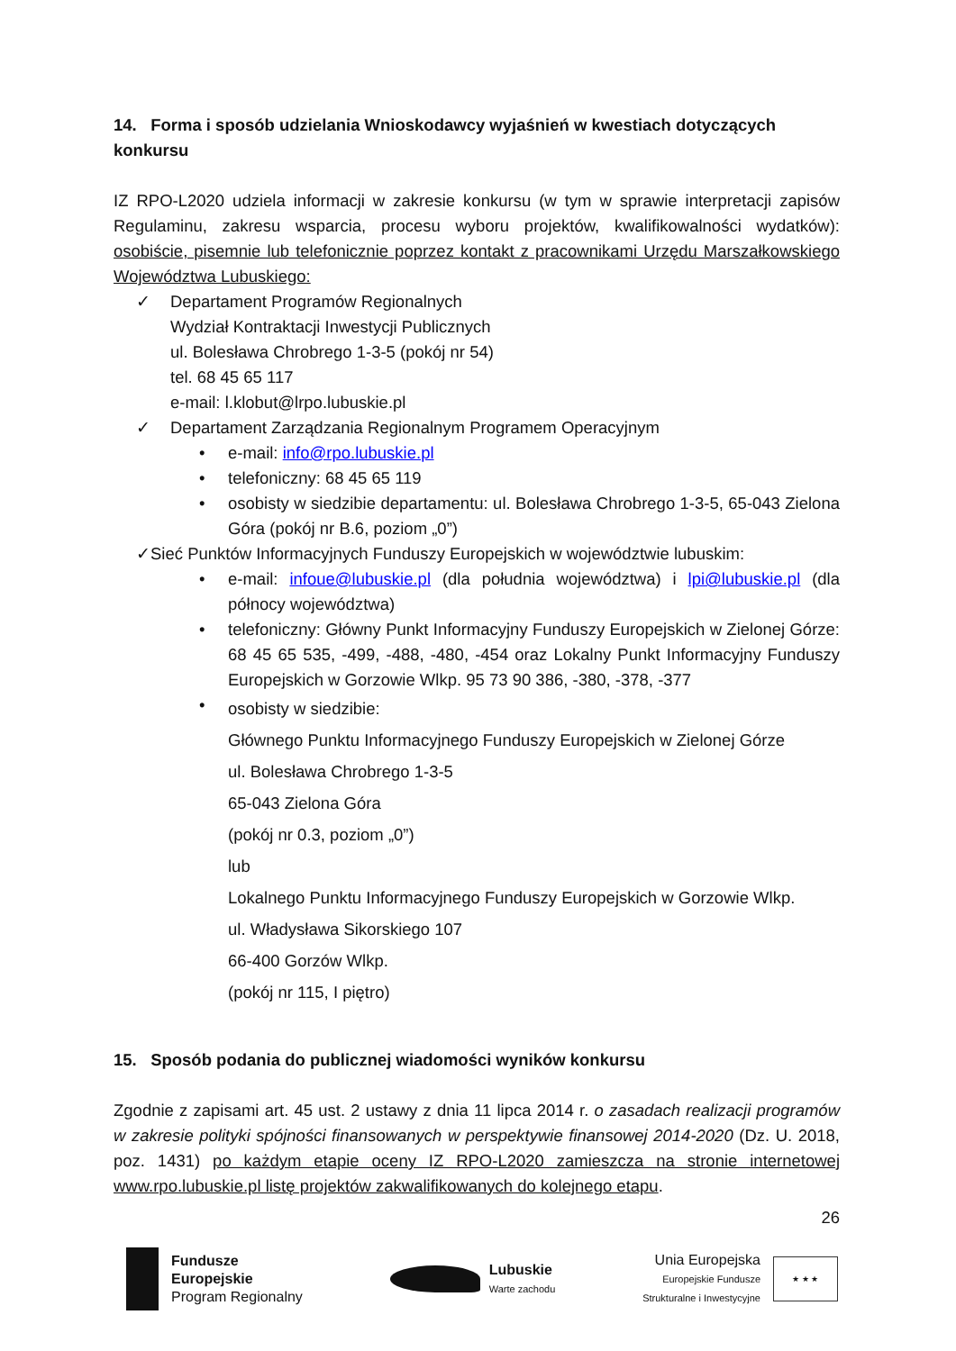14. Forma i sposób udzielania Wnioskodawcy wyjaśnień w kwestiach dotyczących konkursu
IZ RPO-L2020 udziela informacji w zakresie konkursu (w tym w sprawie interpretacji zapisów Regulaminu, zakresu wsparcia, procesu wyboru projektów, kwalifikowalności wydatków): osobiście, pisemnie lub telefonicznie poprzez kontakt z pracownikami Urzędu Marszałkowskiego Województwa Lubuskiego:
✓ Departament Programów Regionalnych
Wydział Kontraktacji Inwestycji Publicznych
ul. Bolesława Chrobrego 1-3-5 (pokój nr 54)
tel. 68 45 65 117
e-mail: l.klobut@lrpo.lubuskie.pl
✓ Departament Zarządzania Regionalnym Programem Operacyjnym
• e-mail: info@rpo.lubuskie.pl
• telefoniczny: 68 45 65 119
• osobisty w siedzibie departamentu: ul. Bolesława Chrobrego 1-3-5, 65-043 Zielona Góra (pokój nr B.6, poziom „0”)
✓Sieć Punktów Informacyjnych Funduszy Europejskich w województwie lubuskim:
• e-mail: infoue@lubuskie.pl (dla południa województwa) i lpi@lubuskie.pl (dla północy województwa)
• telefoniczny: Główny Punkt Informacyjny Funduszy Europejskich w Zielonej Górze: 68 45 65 535, -499, -488, -480, -454 oraz Lokalny Punkt Informacyjny Funduszy Europejskich w Gorzowie Wlkp. 95 73 90 386, -380, -378, -377
•
osobisty w siedzibie:
Głównego Punktu Informacyjnego Funduszy Europejskich w Zielonej Górze
ul. Bolesława Chrobrego 1-3-5
65-043 Zielona Góra
(pokój nr 0.3, poziom „0”)
lub
Lokalnego Punktu Informacyjnego Funduszy Europejskich w Gorzowie Wlkp.
ul. Władysława Sikorskiego 107
66-400 Gorzów Wlkp.
(pokój nr 115, I piętro)
15. Sposób podania do publicznej wiadomości wyników konkursu
Zgodnie z zapisami art. 45 ust. 2 ustawy z dnia 11 lipca 2014 r. o zasadach realizacji programów w zakresie polityki spójności finansowanych w perspektywie finansowej 2014-2020 (Dz. U. 2018, poz. 1431) po każdym etapie oceny IZ RPO-L2020 zamieszcza na stronie internetowej www.rpo.lubuskie.pl listę projektów zakwalifikowanych do kolejnego etapu.
26
Fundusze
Europejskie
Program Regionalny
Lubuskie
Warte zachodu
Unia Europejska
Europejskie Fundusze
Strukturalne i Inwestycyjne
★ ★ ★